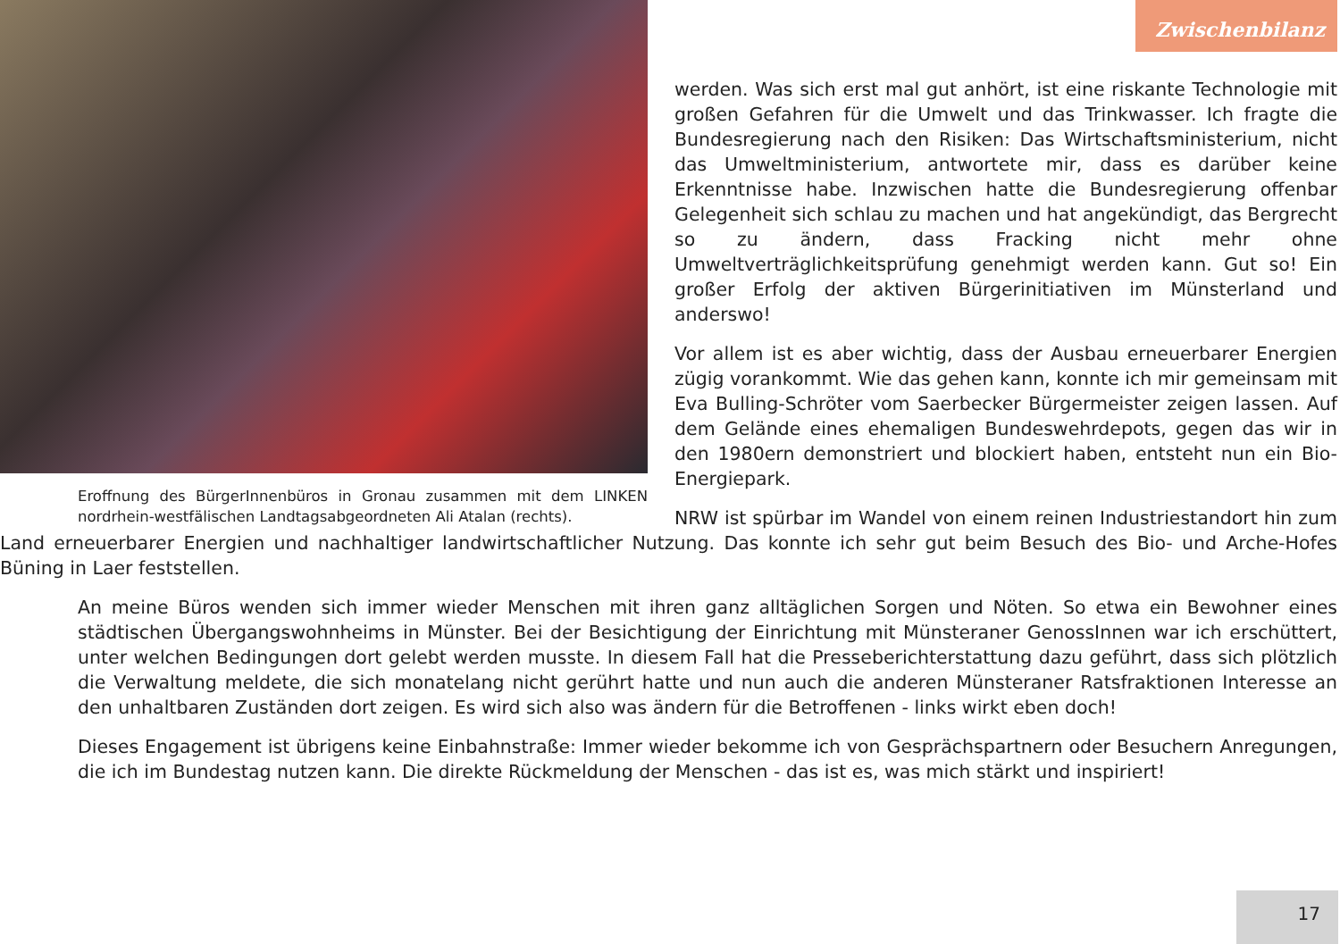Zwischenbilanz
Eroffnung des BürgerInnenbüros in Gronau zusammen mit dem LINKEN nordrhein-westfälischen Landtagsabgeordneten Ali Atalan (rechts).
werden. Was sich erst mal gut anhört, ist eine riskante Technologie mit großen Gefahren für die Umwelt und das Trinkwasser. Ich fragte die Bundesregierung nach den Risiken: Das Wirtschaftsministerium, nicht das Umweltministerium, antwortete mir, dass es darüber keine Erkenntnisse habe. Inzwischen hatte die Bundesregierung offenbar Gelegenheit sich schlau zu machen und hat angekündigt, das Bergrecht so zu ändern, dass Fracking nicht mehr ohne Umweltverträglichkeitsprüfung genehmigt werden kann. Gut so! Ein großer Erfolg der aktiven Bürgerinitiativen im Münsterland und anderswo!
Vor allem ist es aber wichtig, dass der Ausbau erneuerbarer Energien zügig vorankommt. Wie das gehen kann, konnte ich mir gemeinsam mit Eva Bulling-Schröter vom Saerbecker Bürgermeister zeigen lassen. Auf dem Gelände eines ehemaligen Bundeswehrdepots, gegen das wir in den 1980ern demonstriert und blockiert haben, entsteht nun ein Bio-Energiepark.
NRW ist spürbar im Wandel von einem reinen Industriestandort hin zum Land erneuerbarer Energien und nachhaltiger landwirtschaftlicher Nutzung. Das konnte ich sehr gut beim Besuch des Bio- und Arche-Hofes Büning in Laer feststellen.
An meine Büros wenden sich immer wieder Menschen mit ihren ganz alltäglichen Sorgen und Nöten. So etwa ein Bewohner eines städtischen Übergangswohnheims in Münster. Bei der Besichtigung der Einrichtung mit Münsteraner GenossInnen war ich erschüttert, unter welchen Bedingungen dort gelebt werden musste. In diesem Fall hat die Presseberichterstattung dazu geführt, dass sich plötzlich die Verwaltung meldete, die sich monatelang nicht gerührt hatte und nun auch die anderen Münsteraner Ratsfraktionen Interesse an den unhaltbaren Zuständen dort zeigen. Es wird sich also was ändern für die Betroffenen - links wirkt eben doch!
Dieses Engagement ist übrigens keine Einbahnstraße: Immer wieder bekomme ich von Gesprächspartnern oder Besuchern Anregungen, die ich im Bundestag nutzen kann. Die direkte Rückmeldung der Menschen - das ist es, was mich stärkt und inspiriert!
17